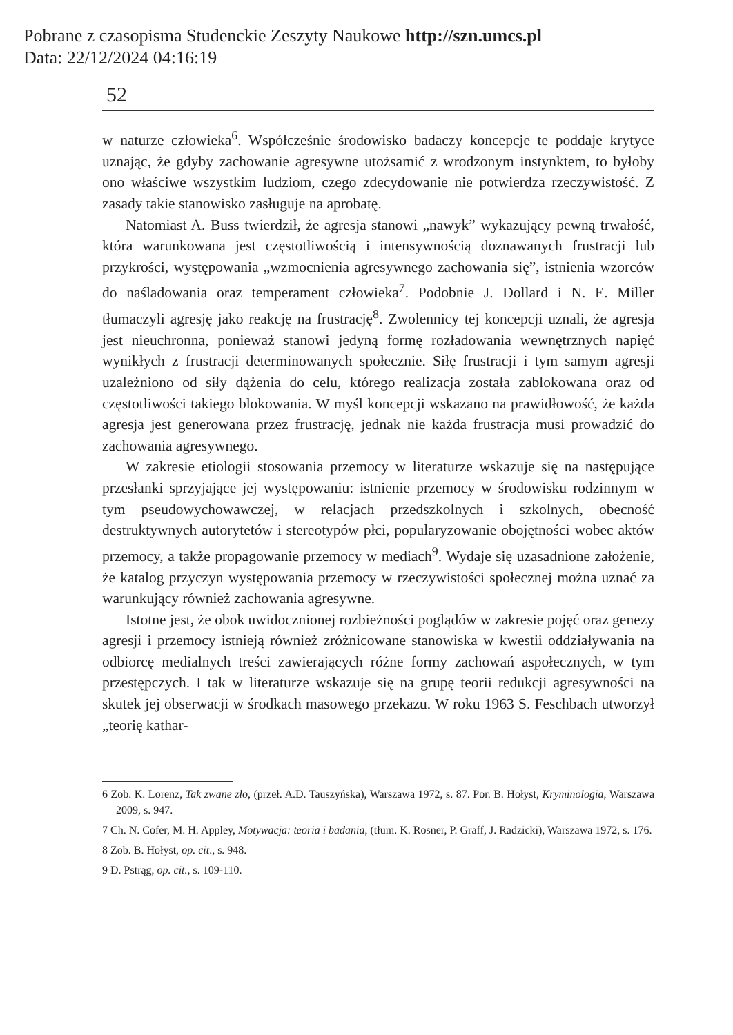Pobrane z czasopisma Studenckie Zeszyty Naukowe http://szn.umcs.pl
Data: 22/12/2024 04:16:19
52
w naturze człowieka<sup>6</sup>. Współcześnie środowisko badaczy koncepcje te poddaje krytyce uznając, że gdyby zachowanie agresywne utożsamić z wrodzonym instynktem, to byłoby ono właściwe wszystkim ludziom, czego zdecydowanie nie potwierdza rzeczywistość. Z zasady takie stanowisko zasługuje na aprobatę.
Natomiast A. Buss twierdził, że agresja stanowi „nawyk” wykazujący pewną trwałość, która warunkowana jest częstotliwością i intensywnością doznawanych frustracji lub przykrości, występowania „wzmocnienia agresywnego zachowania się”, istnienia wzorców do naśladowania oraz temperament człowieka<sup>7</sup>. Podobnie J. Dollard i N. E. Miller tłumaczyli agresję jako reakcję na frustrację<sup>8</sup>. Zwolennicy tej koncepcji uznali, że agresja jest nieuchronna, ponieważ stanowi jedyną formę rozładowania wewnętrznych napięć wynikłych z frustracji determinowanych społecznie. Siłę frustracji i tym samym agresji uzależniono od siły dążenia do celu, którego realizacja została zablokowana oraz od częstotliwości takiego blokowania. W myśl koncepcji wskazano na prawidłowość, że każda agresja jest generowana przez frustrację, jednak nie każda frustracja musi prowadzić do zachowania agresywnego.
W zakresie etiologii stosowania przemocy w literaturze wskazuje się na następujące przesłanki sprzyjające jej występowaniu: istnienie przemocy w środowisku rodzinnym w tym pseudowychowawczej, w relacjach przedszkolnych i szkolnych, obecność destruktywnych autorytetów i stereotypów płci, popularyzowanie obojętności wobec aktów przemocy, a także propagowanie przemocy w mediach<sup>9</sup>. Wydaje się uzasadnione założenie, że katalog przyczyn występowania przemocy w rzeczywistości społecznej można uznać za warunkujący również zachowania agresywne.
Istotne jest, że obok uwidocznionej rozbieżności poglądów w zakresie pojęć oraz genezy agresji i przemocy istnieją również zróżnicowane stanowiska w kwestii oddziaływania na odbiorcę medialnych treści zawierających różne formy zachowań aspołecznych, w tym przestępczych. I tak w literaturze wskazuje się na grupę teorii redukcji agresywności na skutek jej obserwacji w środkach masowego przekazu. W roku 1963 S. Feschbach utworzył „teorię kathar-
6 Zob. K. Lorenz, Tak zwane zło, (przeł. A.D. Tauszyńska), Warszawa 1972, s. 87. Por. B. Hołyst, Kryminologia, Warszawa 2009, s. 947.
7 Ch. N. Cofer, M. H. Appley, Motywacja: teoria i badania, (tłum. K. Rosner, P. Graff, J. Radzicki), Warszawa 1972, s. 176.
8 Zob. B. Hołyst, op. cit., s. 948.
9 D. Pstrąg, op. cit., s. 109-110.